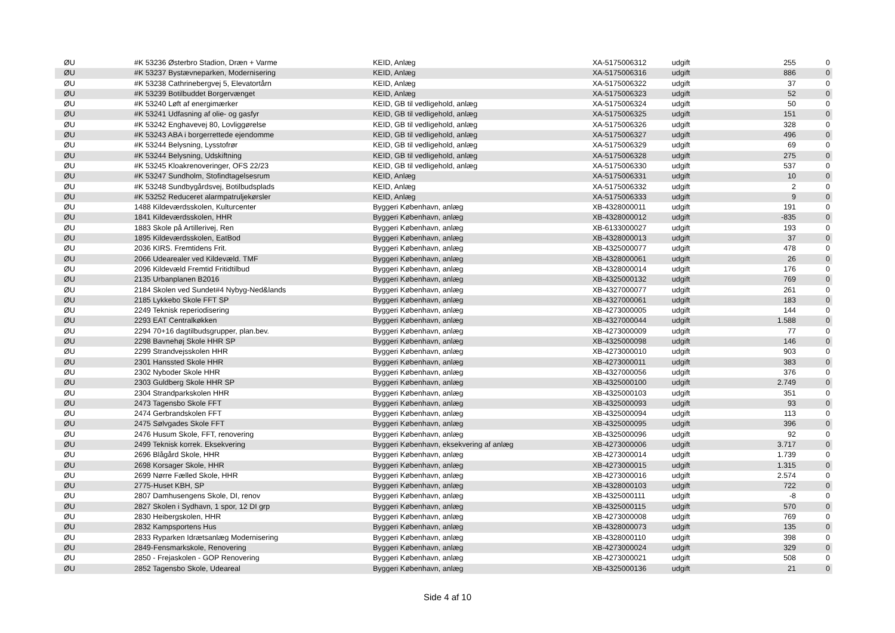| ØU | #K 53236 Østerbro Stadion, Dræn + Varme | KEID, Anlæg | XA-5175006312 | udgift | 255 | 0 |
| ØU | #K 53237 Bystævneparken, Modernisering | KEID, Anlæg | XA-5175006316 | udgift | 886 | 0 |
| ØU | #K 53238 Cathrinebergvej 5, Elevatortårn | KEID, Anlæg | XA-5175006322 | udgift | 37 | 0 |
| ØU | #K 53239 Botilbuddet Borgervænget | KEID, Anlæg | XA-5175006323 | udgift | 52 | 0 |
| ØU | #K 53240 Løft af energimærker | KEID, GB til vedligehold, anlæg | XA-5175006324 | udgift | 50 | 0 |
| ØU | #K 53241 Udfasning af olie- og gasfyr | KEID, GB til vedligehold, anlæg | XA-5175006325 | udgift | 151 | 0 |
| ØU | #K 53242 Enghavevej 80, Lovliggørelse | KEID, GB til vedligehold, anlæg | XA-5175006326 | udgift | 328 | 0 |
| ØU | #K 53243 ABA i borgerrettede ejendomme | KEID, GB til vedligehold, anlæg | XA-5175006327 | udgift | 496 | 0 |
| ØU | #K 53244 Belysning, Lysstofrør | KEID, GB til vedligehold, anlæg | XA-5175006329 | udgift | 69 | 0 |
| ØU | #K 53244 Belysning, Udskiftning | KEID, GB til vedligehold, anlæg | XA-5175006328 | udgift | 275 | 0 |
| ØU | #K 53245 Kloakrenoveringer, OFS 22/23 | KEID, GB til vedligehold, anlæg | XA-5175006330 | udgift | 537 | 0 |
| ØU | #K 53247 Sundholm, Stofindtagelsesrum | KEID, Anlæg | XA-5175006331 | udgift | 10 | 0 |
| ØU | #K 53248 Sundbygårdsvej, Botilbudsplads | KEID, Anlæg | XA-5175006332 | udgift | 2 | 0 |
| ØU | #K 53252 Reduceret alarmpatruljekørsler | KEID, Anlæg | XA-5175006333 | udgift | 9 | 0 |
| ØU | 1488 Kildeværdsskolen, Kulturcenter | Byggeri København, anlæg | XB-4328000011 | udgift | 191 | 0 |
| ØU | 1841 Kildeværdsskolen, HHR | Byggeri København, anlæg | XB-4328000012 | udgift | -835 | 0 |
| ØU | 1883 Skole på Artillerivej, Ren | Byggeri København, anlæg | XB-6133000027 | udgift | 193 | 0 |
| ØU | 1895 Kildeværdsskolen, EatBod | Byggeri København, anlæg | XB-4328000013 | udgift | 37 | 0 |
| ØU | 2036 KIRS. Fremtidens Frit. | Byggeri København, anlæg | XB-4325000077 | udgift | 478 | 0 |
| ØU | 2066 Udearealer ved Kildevæld. TMF | Byggeri København, anlæg | XB-4328000061 | udgift | 26 | 0 |
| ØU | 2096 Kildevæld Fremtid Fritidtilbud | Byggeri København, anlæg | XB-4328000014 | udgift | 176 | 0 |
| ØU | 2135 Urbanplanen B2016 | Byggeri København, anlæg | XB-4325000132 | udgift | 769 | 0 |
| ØU | 2184 Skolen ved Sundet#4 Nybyg-Ned&lands | Byggeri København, anlæg | XB-4327000077 | udgift | 261 | 0 |
| ØU | 2185 Lykkebo Skole FFT SP | Byggeri København, anlæg | XB-4327000061 | udgift | 183 | 0 |
| ØU | 2249 Teknisk reperiodisering | Byggeri København, anlæg | XB-4273000005 | udgift | 144 | 0 |
| ØU | 2293 EAT Centralkøkken | Byggeri København, anlæg | XB-4327000044 | udgift | 1.588 | 0 |
| ØU | 2294 70+16 dagtilbudsgrupper, plan.bev. | Byggeri København, anlæg | XB-4273000009 | udgift | 77 | 0 |
| ØU | 2298 Bavnehøj Skole HHR SP | Byggeri København, anlæg | XB-4325000098 | udgift | 146 | 0 |
| ØU | 2299 Strandvejsskolen HHR | Byggeri København, anlæg | XB-4273000010 | udgift | 903 | 0 |
| ØU | 2301 Hanssted Skole HHR | Byggeri København, anlæg | XB-4273000011 | udgift | 383 | 0 |
| ØU | 2302 Nyboder Skole HHR | Byggeri København, anlæg | XB-4327000056 | udgift | 376 | 0 |
| ØU | 2303 Guldberg Skole HHR SP | Byggeri København, anlæg | XB-4325000100 | udgift | 2.749 | 0 |
| ØU | 2304 Strandparkskolen HHR | Byggeri København, anlæg | XB-4325000103 | udgift | 351 | 0 |
| ØU | 2473 Tagensbo Skole FFT | Byggeri København, anlæg | XB-4325000093 | udgift | 93 | 0 |
| ØU | 2474 Gerbrandskolen FFT | Byggeri København, anlæg | XB-4325000094 | udgift | 113 | 0 |
| ØU | 2475 Sølvgades Skole FFT | Byggeri København, anlæg | XB-4325000095 | udgift | 396 | 0 |
| ØU | 2476 Husum Skole, FFT, renovering | Byggeri København, anlæg | XB-4325000096 | udgift | 92 | 0 |
| ØU | 2499 Teknisk korrek. Eksekvering | Byggeri København, eksekvering af anlæg | XB-4273000006 | udgift | 3.717 | 0 |
| ØU | 2696 Blågård Skole, HHR | Byggeri København, anlæg | XB-4273000014 | udgift | 1.739 | 0 |
| ØU | 2698 Korsager Skole, HHR | Byggeri København, anlæg | XB-4273000015 | udgift | 1.315 | 0 |
| ØU | 2699 Nørre Fælled Skole, HHR | Byggeri København, anlæg | XB-4273000016 | udgift | 2.574 | 0 |
| ØU | 2775-Huset KBH, SP | Byggeri København, anlæg | XB-4328000103 | udgift | 722 | 0 |
| ØU | 2807 Damhusengens Skole, DI, renov | Byggeri København, anlæg | XB-4325000111 | udgift | -8 | 0 |
| ØU | 2827 Skolen i Sydhavn, 1 spor, 12 DI grp | Byggeri København, anlæg | XB-4325000115 | udgift | 570 | 0 |
| ØU | 2830 Heibergskolen, HHR | Byggeri København, anlæg | XB-4273000008 | udgift | 769 | 0 |
| ØU | 2832 Kampsportens Hus | Byggeri København, anlæg | XB-4328000073 | udgift | 135 | 0 |
| ØU | 2833 Ryparken Idrætsanlæg Modernisering | Byggeri København, anlæg | XB-4328000110 | udgift | 398 | 0 |
| ØU | 2849-Fensmarkskole, Renovering | Byggeri København, anlæg | XB-4273000024 | udgift | 329 | 0 |
| ØU | 2850 - Frejaskolen - GOP Renovering | Byggeri København, anlæg | XB-4273000021 | udgift | 508 | 0 |
| ØU | 2852 Tagensbo Skole, Udeareal | Byggeri København, anlæg | XB-4325000136 | udgift | 21 | 0 |
Side 4 af 10